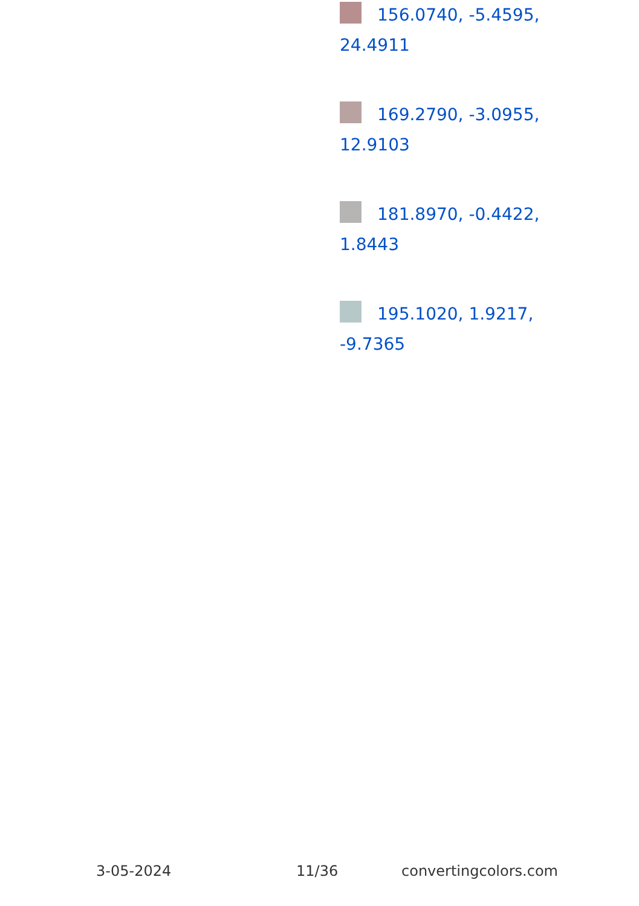156.0740, -5.4595, 24.4911
169.2790, -3.0955, 12.9103
181.8970, -0.4422, 1.8443
195.1020, 1.9217, -9.7365
3-05-2024 11/36 convertingcolors.com